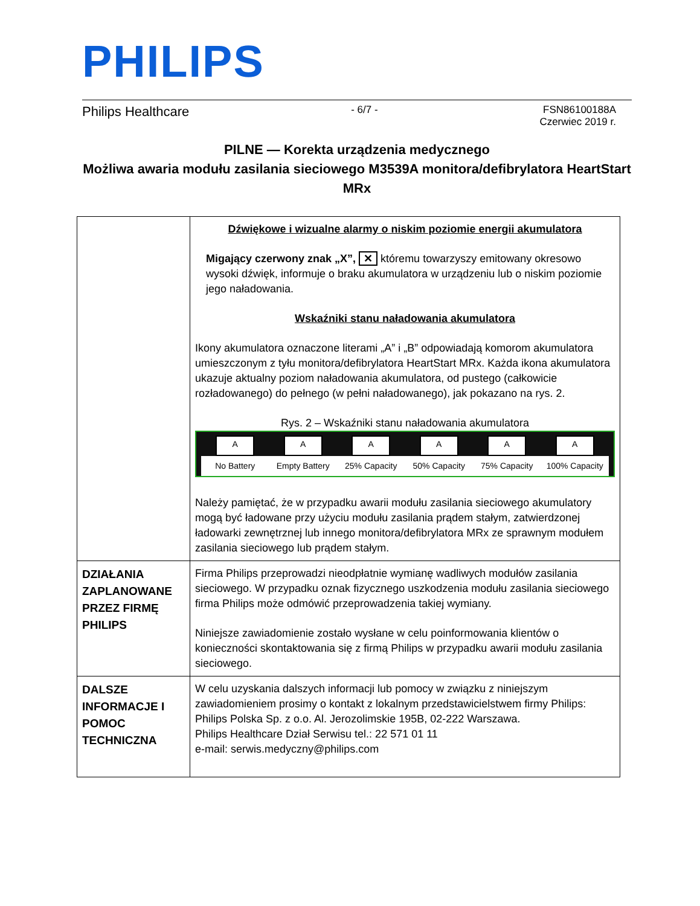PHILIPS
Philips Healthcare - 6/7 - FSN86100188A
Czerwiec 2019 r.
PILNE — Korekta urządzenia medycznego
Możliwa awaria modułu zasilania sieciowego M3539A monitora/defibrylatora HeartStart MRx
| | Dźwiękowe i wizualne alarmy o niskim poziomie energii akumulatora Migający czerwony znak „X”, ✕ któremu towarzyszy emitowany okresowo wysoki dźwięk, informuje o braku akumulatora w urządzeniu lub o niskim poziomie jego naładowania. Wskaźniki stanu naładowania akumulatora Ikony akumulatora oznaczone literami „A” i „B” odpowiadają komorom akumulatora umieszczonym z tyłu monitora/defibrylatora HeartStart MRx. Każda ikona akumulatora ukazuje aktualny poziom naładowania akumulatora, od pustego (całkowicie rozładowanego) do pełnego (w pełni naładowanego), jak pokazano na rys. 2. Rys. 2 – Wskaźniki stanu naładowania akumulatora A No Battery A Empty Battery A 25% Capacity A 50% Capacity A 75% Capacity A 100% Capacity Należy pamiętać, że w przypadku awarii modułu zasilania sieciowego akumulatory mogą być ładowane przy użyciu modułu zasilania prądem stałym, zatwierdzonej ładowarki zewnętrznej lub innego monitora/defibrylatora MRx ze sprawnym modułem zasilania sieciowego lub prądem stałym. |
| DZIAŁANIA ZAPLANOWANE PRZEZ FIRMĘ PHILIPS | Firma Philips przeprowadzi nieodpłatnie wymianę wadliwych modułów zasilania sieciowego. W przypadku oznak fizycznego uszkodzenia modułu zasilania sieciowego firma Philips może odmówić przeprowadzenia takiej wymiany. Niniejsze zawiadomienie zostało wysłane w celu poinformowania klientów o konieczności skontaktowania się z firmą Philips w przypadku awarii modułu zasilania sieciowego. |
| DALSZE INFORMACJE I POMOC TECHNICZNA | W celu uzyskania dalszych informacji lub pomocy w związku z niniejszym zawiadomieniem prosimy o kontakt z lokalnym przedstawicielstwem firmy Philips: Philips Polska Sp. z o.o. Al. Jerozolimskie 195B, 02-222 Warszawa. Philips Healthcare Dział Serwisu tel.: 22 571 01 11 e-mail: serwis.medyczny@philips.com |